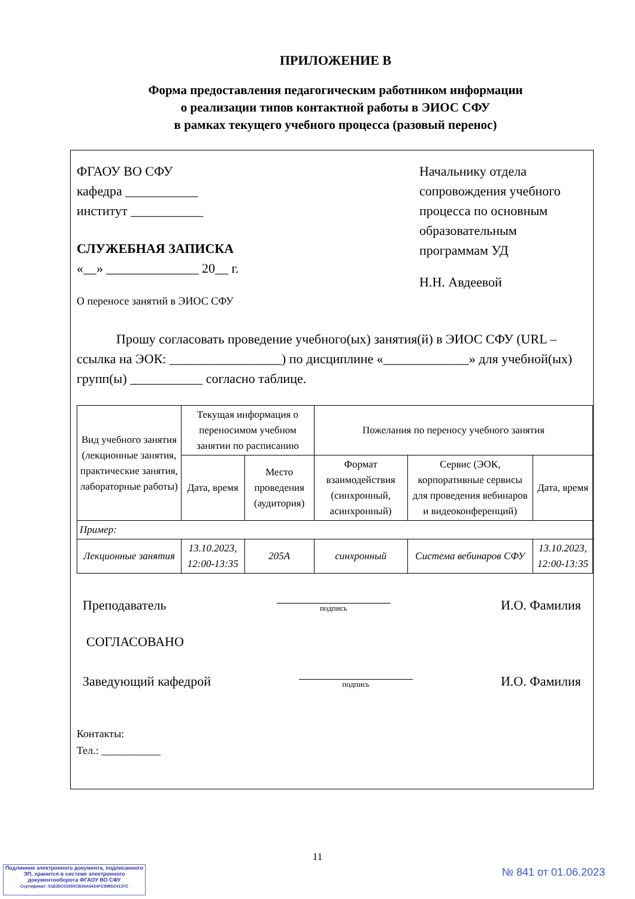ПРИЛОЖЕНИЕ В
Форма предоставления педагогическим работником информации
о реализации типов контактной работы в ЭИОС СФУ
в рамках текущего учебного процесса (разовый перенос)
ФГАОУ ВО СФУ
кафедра ___________
институт ___________
СЛУЖЕБНАЯ ЗАПИСКА
«__» ______________ 20__ г.
О переносе занятий в ЭИОС СФУ
Начальнику отдела сопровождения учебного процесса по основным образовательным программам УД
Н.Н. Авдеевой
Прошу согласовать проведение учебного(ых) занятия(й) в ЭИОС СФУ (URL – ссылка на ЭОК: _________________) по дисциплине «_____________» для учебной(ых) групп(ы) ___________ согласно таблице.
| Вид учебного занятия (лекционные занятия, практические занятия, лабораторные работы) | Текущая информация о переносимом учебном занятии по расписанию | | Пожелания по переносу учебного занятия | | |
| --- | --- | --- | --- | --- | --- |
| | Дата, время | Место проведения (аудитория) | Формат взаимодействия (синхронный, асинхронный) | Сервис (ЭОК, корпоративные сервисы для проведения вебинаров и видеоконференций) | Дата, время |
| Пример: | | | | | |
| Лекционные занятия | 13.10.2023, 12:00-13:35 | 205А | синхронный | Система вебинаров СФУ | 13.10.2023, 12:00-13:35 |
Преподаватель
подпись
И.О. Фамилия
СОГЛАСОВАНО
Заведующий кафедрой
подпись
И.О. Фамилия
Контакты:
Тел.: ___________
11
Подлинник электронного документа, подписанного ЭП, хранится в системе электронного документооборота ФГАОУ ВО СФУ
Сертификат: 01B35C53350CB35A6424FC999D24137C
№ 841 от 01.06.2023